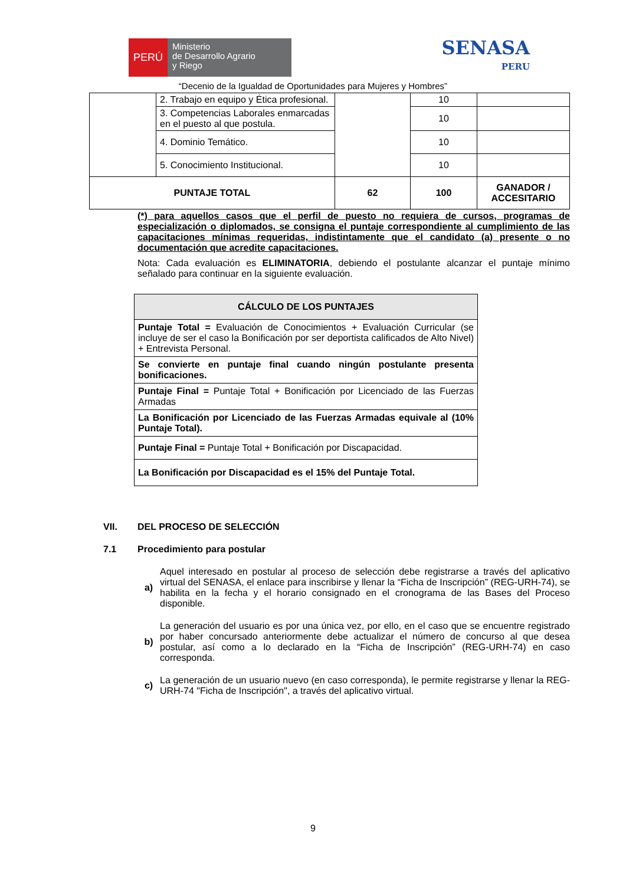PERÚ
Ministerio
de Desarrollo Agrario
y Riego
SENASA
PERU
“Decenio de la Igualdad de Oportunidades para Mujeres y Hombres”
| | 2. Trabajo en equipo y Ética profesional. | | 10 | |
| | 3. Competencias Laborales enmarcadas en el puesto al que postula. | | 10 | |
| | 4. Dominio Temático. | | 10 | |
| | 5. Conocimiento Institucional. | | 10 | |
| PUNTAJE TOTAL | | 62 | 100 | GANADOR / ACCESITARIO |
(*) para aquellos casos que el perfil de puesto no requiera de cursos, programas de especialización o diplomados, se consigna el puntaje correspondiente al cumplimiento de las capacitaciones mínimas requeridas, indistintamente que el candidato (a) presente o no documentación que acredite capacitaciones.
Nota: Cada evaluación es ELIMINATORIA, debiendo el postulante alcanzar el puntaje mínimo señalado para continuar en la siguiente evaluación.
| CÁLCULO DE LOS PUNTAJES |
| Puntaje Total = Evaluación de Conocimientos + Evaluación Curricular (se incluye de ser el caso la Bonificación por ser deportista calificados de Alto Nivel) + Entrevista Personal. |
| Se convierte en puntaje final cuando ningún postulante presenta bonificaciones. |
| Puntaje Final = Puntaje Total + Bonificación por Licenciado de las Fuerzas Armadas |
| La Bonificación por Licenciado de las Fuerzas Armadas equivale al (10% Puntaje Total). |
| Puntaje Final = Puntaje Total + Bonificación por Discapacidad. |
| La Bonificación por Discapacidad es el 15% del Puntaje Total. |
VII. DEL PROCESO DE SELECCIÓN
7.1 Procedimiento para postular
a)
Aquel interesado en postular al proceso de selección debe registrarse a través del aplicativo virtual del SENASA, el enlace para inscribirse y llenar la “Ficha de Inscripción” (REG-URH-74), se habilita en la fecha y el horario consignado en el cronograma de las Bases del Proceso disponible.
b)
La generación del usuario es por una única vez, por ello, en el caso que se encuentre registrado por haber concursado anteriormente debe actualizar el número de concurso al que desea postular, así como a lo declarado en la “Ficha de Inscripción” (REG-URH-74) en caso corresponda.
c)
La generación de un usuario nuevo (en caso corresponda), le permite registrarse y llenar la REG-URH-74 "Ficha de Inscripción", a través del aplicativo virtual.
9